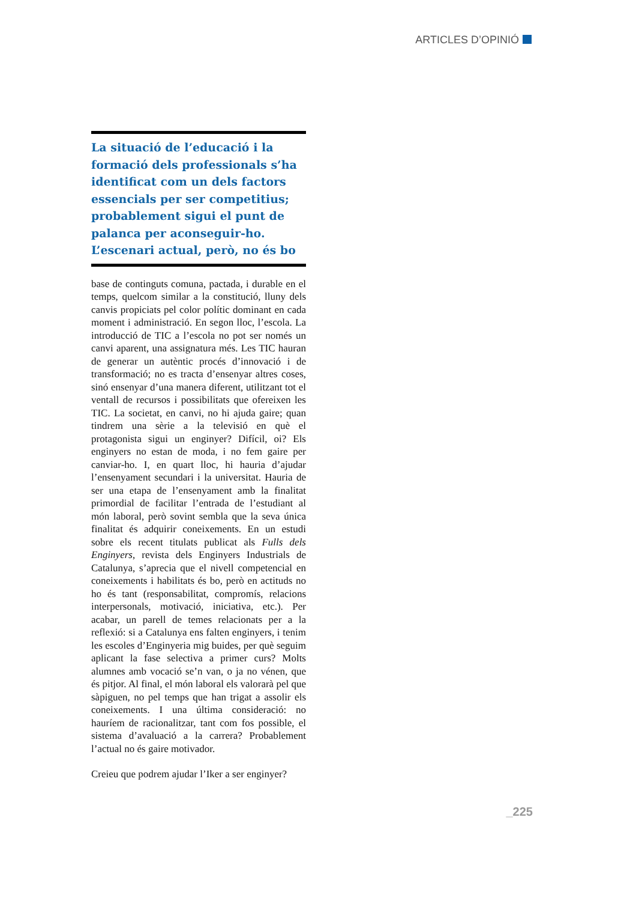ARTICLES D’OPINIÓ
La situació de l’educació i la formació dels professionals s’ha identificat com un dels factors essencials per ser competitius; probablement sigui el punt de palanca per aconseguir-ho. L’escenari actual, però, no és bo
base de continguts comuna, pactada, i durable en el temps, quelcom similar a la constitució, lluny dels canvis propiciats pel color polític dominant en cada moment i administració. En segon lloc, l’escola. La introducció de TIC a l’escola no pot ser només un canvi aparent, una assignatura més. Les TIC hauran de generar un autèntic procés d’innovació i de transformació; no es tracta d’ensenyar altres coses, sinó ensenyar d’una manera diferent, utilitzant tot el ventall de recursos i possibilitats que ofereixen les TIC. La societat, en canvi, no hi ajuda gaire; quan tindrem una sèrie a la televisió en què el protagonista sigui un enginyer? Difícil, oi? Els enginyers no estan de moda, i no fem gaire per canviar-ho. I, en quart lloc, hi hauria d’ajudar l’ensenyament secundari i la universitat. Hauria de ser una etapa de l’ensenyament amb la finalitat primordial de facilitar l’entrada de l’estudiant al món laboral, però sovint sembla que la seva única finalitat és adquirir coneixements. En un estudi sobre els recent titulats publicat als Fulls dels Enginyers, revista dels Enginyers Industrials de Catalunya, s’aprecia que el nivell competencial en coneixements i habilitats és bo, però en actituds no ho és tant (responsabilitat, compromís, relacions interpersonals, motivació, iniciativa, etc.). Per acabar, un parell de temes relacionats per a la reflexió: si a Catalunya ens falten enginyers, i tenim les escoles d’Enginyeria mig buides, per què seguim aplicant la fase selectiva a primer curs? Molts alumnes amb vocació se’n van, o ja no vénen, que és pitjor. Al final, el món laboral els valorarà pel que sàpiguen, no pel temps que han trigat a assolir els coneixements. I una última consideració: no hauríem de racionalitzar, tant com fos possible, el sistema d’avaluació a la carrera? Probablement l’actual no és gaire motivador.
Creieu que podrem ajudar l’Iker a ser enginyer?
_225